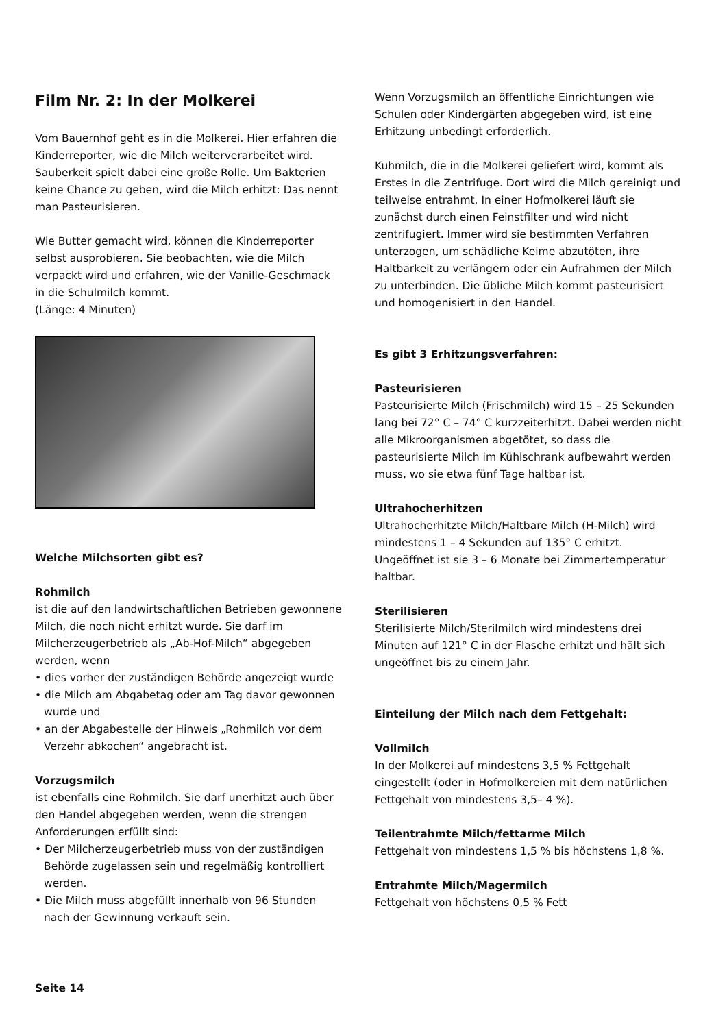Film Nr. 2: In der Molkerei
Vom Bauernhof geht es in die Molkerei. Hier erfahren die Kinderreporter, wie die Milch weiterverarbeitet wird. Sauberkeit spielt dabei eine große Rolle. Um Bakterien keine Chance zu geben, wird die Milch erhitzt: Das nennt man Pasteurisieren.
Wie Butter gemacht wird, können die Kinderreporter selbst ausprobieren. Sie beobachten, wie die Milch verpackt wird und erfahren, wie der Vanille-Geschmack in die Schulmilch kommt.
(Länge: 4 Minuten)
Welche Milchsorten gibt es?
Rohmilch
ist die auf den landwirtschaftlichen Betrieben gewonnene Milch, die noch nicht erhitzt wurde. Sie darf im Milcherzeugerbetrieb als „Ab-Hof-Milch“ abgegeben werden, wenn
• dies vorher der zuständigen Behörde angezeigt wurde
• die Milch am Abgabetag oder am Tag davor gewonnen wurde und
• an der Abgabestelle der Hinweis „Rohmilch vor dem Verzehr abkochen“ angebracht ist.
Vorzugsmilch
ist ebenfalls eine Rohmilch. Sie darf unerhitzt auch über den Handel abgegeben werden, wenn die strengen Anforderungen erfüllt sind:
• Der Milcherzeugerbetrieb muss von der zuständigen Behörde zugelassen sein und regelmäßig kontrolliert werden.
• Die Milch muss abgefüllt innerhalb von 96 Stunden nach der Gewinnung verkauft sein.
Wenn Vorzugsmilch an öffentliche Einrichtungen wie Schulen oder Kindergärten abgegeben wird, ist eine Erhitzung unbedingt erforderlich.
Kuhmilch, die in die Molkerei geliefert wird, kommt als Erstes in die Zentrifuge. Dort wird die Milch gereinigt und teilweise entrahmt. In einer Hofmolkerei läuft sie zunächst durch einen Feinstfilter und wird nicht zentrifugiert. Immer wird sie bestimmten Verfahren unterzogen, um schädliche Keime abzutöten, ihre Haltbarkeit zu verlängern oder ein Aufrahmen der Milch zu unterbinden. Die übliche Milch kommt pasteurisiert und homogenisiert in den Handel.
Es gibt 3 Erhitzungsverfahren:
Pasteurisieren
Pasteurisierte Milch (Frischmilch) wird 15 – 25 Sekunden lang bei 72° C – 74° C kurzzeiterhitzt. Dabei werden nicht alle Mikroorganismen abgetötet, so dass die pasteurisierte Milch im Kühlschrank aufbewahrt werden muss, wo sie etwa fünf Tage haltbar ist.
Ultrahocherhitzen
Ultrahocherhitzte Milch/Haltbare Milch (H-Milch) wird mindestens 1 – 4 Sekunden auf 135° C erhitzt. Ungeöffnet ist sie 3 – 6 Monate bei Zimmertemperatur haltbar.
Sterilisieren
Sterilisierte Milch/Sterilmilch wird mindestens drei Minuten auf 121° C in der Flasche erhitzt und hält sich ungeöffnet bis zu einem Jahr.
Einteilung der Milch nach dem Fettgehalt:
Vollmilch
In der Molkerei auf mindestens 3,5 % Fettgehalt eingestellt (oder in Hofmolkereien mit dem natürlichen Fettgehalt von mindestens 3,5– 4 %).
Teilentrahmte Milch/fettarme Milch
Fettgehalt von mindestens 1,5 % bis höchstens 1,8 %.
Entrahmte Milch/Magermilch
Fettgehalt von höchstens 0,5 % Fett
Seite 14